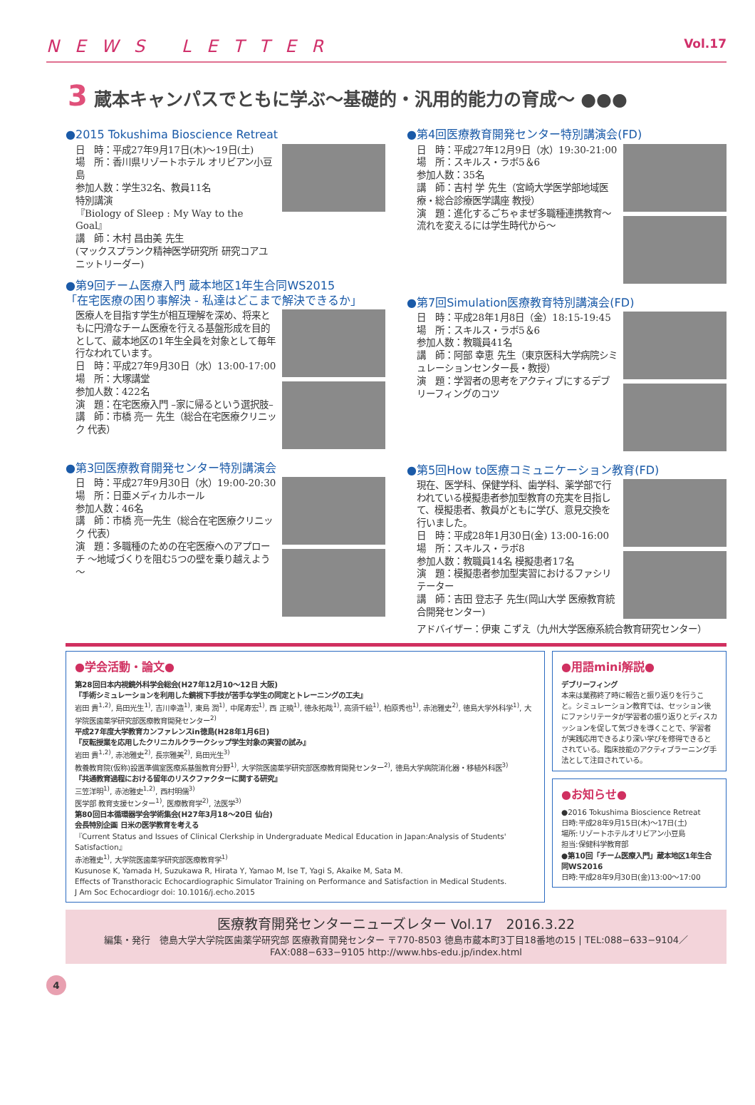NEWS LETTER Vol.17
3 蔵本キャンパスでともに学ぶ～基礎的・汎用的能力の育成～ ●●●
●2015 Tokushima Bioscience Retreat
日　時：平成27年9月17日(木)～19日(土)
場　所：香川県リゾートホテル オリビアン小豆島
参加人数：学生32名、教員11名
特別講演
『Biology of Sleep : My Way to the Goal』
講　師：木村 昌由美 先生
(マックスプランク精神医学研究所 研究コアユニットリーダー)
●第9回チーム医療入門 蔵本地区1年生合同WS2015
「在宅医療の困り事解決 - 私達はどこまで解決できるか」
医療人を目指す学生が相互理解を深め、将来ともに円滑なチーム医療を行える基盤形成を目的として、蔵本地区の1年生全員を対象として毎年行なわれています。
日　時：平成27年9月30日（水）13:00-17:00
場　所：大塚講堂
参加人数：422名
演　題：在宅医療入門 –家に帰るという選択肢–
講　師：市橋 亮一 先生（総合在宅医療クリニック 代表）
●第3回医療教育開発センター特別講演会
日　時：平成27年9月30日（水）19:00-20:30
場　所：日亜メディカルホール
参加人数：46名
講　師：市橋 亮一先生（総合在宅医療クリニック 代表）
演　題：多職種のための在宅医療へのアプローチ ～地域づくりを阻む5つの壁を乗り越えよう～
●第4回医療教育開発センター特別講演会(FD)
日　時：平成27年12月9日（水）19:30-21:00
場　所：スキルス・ラボ5＆6
参加人数：35名
講　師：吉村 学 先生（宮崎大学医学部地域医療・総合診療医学講座 教授）
演　題：進化するごちゃまぜ多職種連携教育～流れを変えるには学生時代から～
●第7回Simulation医療教育特別講演会(FD)
日　時：平成28年1月8日（金）18:15-19:45
場　所：スキルス・ラボ5＆6
参加人数：教職員41名
講　師：阿部 幸恵 先生（東京医科大学病院シミュレーションセンター長・教授）
演　題：学習者の思考をアクティブにするデブリーフィングのコツ
●第5回How to医療コミュニケーション教育(FD)
現在、医学科、保健学科、歯学科、薬学部で行われている模擬患者参加型教育の充実を目指して、模擬患者、教員がともに学び、意見交換を行いました。
日　時：平成28年1月30日(金) 13:00-16:00
場　所：スキルス・ラボ8
参加人数：教職員14名 模擬患者17名
演　題：模擬患者参加型実習におけるファシリテーター
講　師：吉田 登志子 先生(岡山大学 医療教育統合開発センター)
アドバイザー：伊東 こずえ（九州大学医療系統合教育研究センター）
●学会活動・論文●
第28回日本内視鏡外科学会総会(H27年12月10～12日 大阪)
『手術シミュレーションを利用した鏡視下手技が苦手な学生の同定とトレーニングの工夫』
岩田 貴<sup>1,2)</sup>, 島田光生<sup>1)</sup>, 吉川幸造<sup>1)</sup>, 東島 潤<sup>1)</sup>, 中尾寿宏<sup>1)</sup>, 西 正暁<sup>1)</sup>, 徳永拓哉<sup>1)</sup>, 高須千絵<sup>1)</sup>, 柏原秀也<sup>1)</sup>, 赤池雅史<sup>2)</sup>, 徳島大学外科学<sup>1)</sup>, 大学院医歯薬学研究部医療教育開発センター<sup>2)</sup>
平成27年度大学教育カンファレンスin徳島(H28年1月6日)
『反転授業を応用したクリニカルクラークシップ学生対象の実習の試み』
岩田 貴<sup>1,2)</sup>, 赤池雅史<sup>2)</sup>, 長宗雅美<sup>2)</sup>, 島田光生<sup>3)</sup>
教養教育院(仮称)設置準備室医療系基盤教育分野<sup>1)</sup>, 大学院医歯薬学研究部医療教育開発センター<sup>2)</sup>, 徳島大学病院消化器・移植外科医<sup>3)</sup>
『共通教育過程における留年のリスクファクターに関する研究』
三笠洋明<sup>1)</sup>, 赤池雅史<sup>1,2)</sup>, 西村明儒<sup>3)</sup>
医学部 教育支援センター<sup>1)</sup>, 医療教育学<sup>2)</sup>, 法医学<sup>3)</sup>
第80回日本循環器学会学術集会(H27年3月18～20日 仙台)
会長特別企画 日米の医学教育を考える
『Current Status and Issues of Clinical Clerkship in Undergraduate Medical Education in Japan:Analysis of Students' Satisfaction』
赤池雅史<sup>1)</sup>, 大学院医歯薬学研究部医療教育学<sup>1)</sup>
Kusunose K, Yamada H, Suzukawa R, Hirata Y, Yamao M, Ise T, Yagi S, Akaike M, Sata M.
Effects of Transthoracic Echocardiographic Simulator Training on Performance and Satisfaction in Medical Students.
J Am Soc Echocardiogr doi: 10.1016/j.echo.2015
●用語mini解説●
デブリーフィング
本来は業務終了時に報告と振り返りを行うこと。シミュレーション教育では、セッション後にファシリテータが学習者の振り返りとディスカッションを促して気づきを導くことで、学習者が実践応用できるより深い学びを修得できるとされている。臨床技能のアクティブラーニング手法として注目されている。
●お知らせ●
●2016 Tokushima Bioscience Retreat
日時:平成28年9月15日(木)～17日(土)
場所:リゾートホテルオリビアン小豆島
担当:保健科学教育部
●第10回「チーム医療入門」蔵本地区1年生合同WS2016
日時:平成28年9月30日(金)13:00～17:00
医療教育開発センターニューズレター Vol.17　2016.3.22
編集・発行　徳島大学大学院医歯薬学研究部 医療教育開発センター 〒770-8503 徳島市蔵本町3丁目18番地の15 | TEL:088−633−9104／FAX:088−633−9105 http://www.hbs-edu.jp/index.html
4